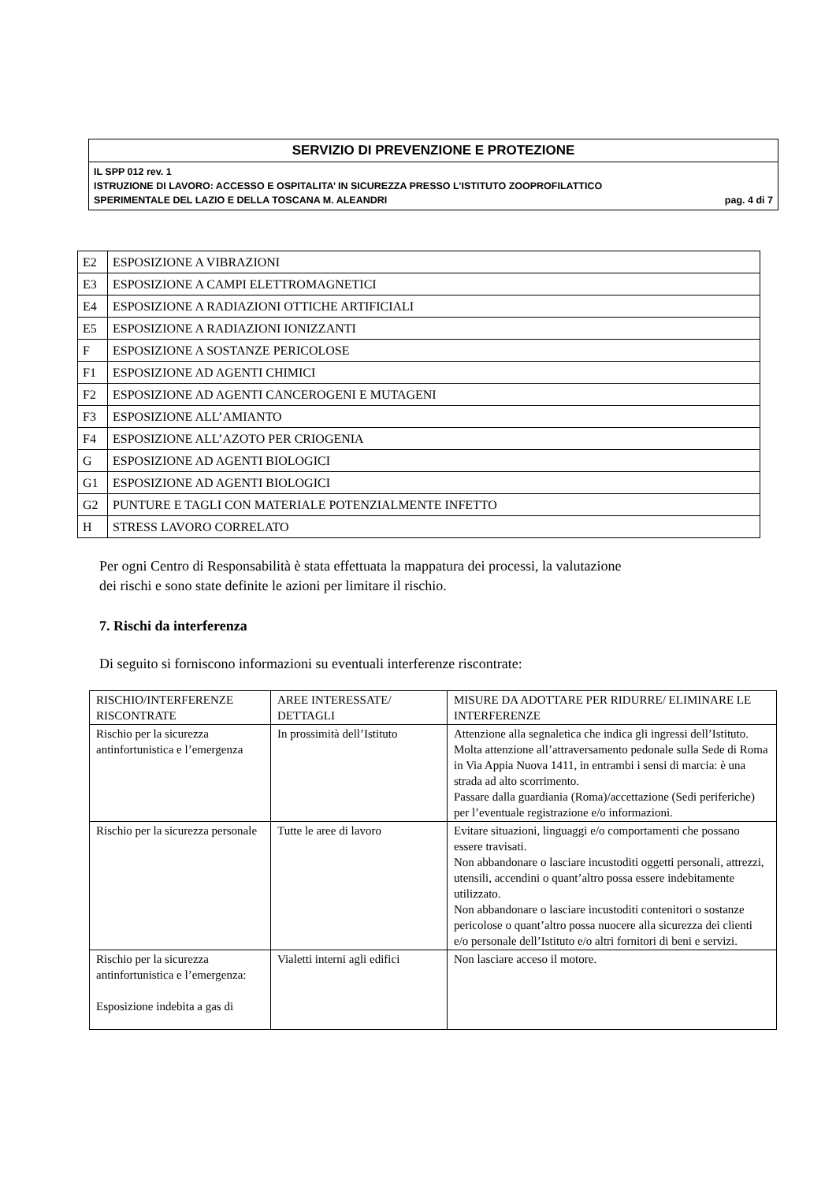SERVIZIO DI PREVENZIONE E PROTEZIONE
IL SPP 012 rev. 1
ISTRUZIONE DI LAVORO: ACCESSO E OSPITALITA’ IN SICUREZZA PRESSO L’ISTITUTO ZOOPROFILATTICO
SPERIMENTALE DEL LAZIO E DELLA TOSCANA M. ALEANDRI pag. 4 di 7
| E2 | ESPOSIZIONE A VIBRAZIONI |
| E3 | ESPOSIZIONE A CAMPI ELETTROMAGNETICI |
| E4 | ESPOSIZIONE A RADIAZIONI OTTICHE ARTIFICIALI |
| E5 | ESPOSIZIONE A RADIAZIONI IONIZZANTI |
| F | ESPOSIZIONE A SOSTANZE PERICOLOSE |
| F1 | ESPOSIZIONE AD AGENTI CHIMICI |
| F2 | ESPOSIZIONE AD AGENTI CANCEROGENI E MUTAGENI |
| F3 | ESPOSIZIONE ALL’AMIANTO |
| F4 | ESPOSIZIONE ALL’AZOTO PER CRIOGENIA |
| G | ESPOSIZIONE AD AGENTI BIOLOGICI |
| G1 | ESPOSIZIONE AD AGENTI BIOLOGICI |
| G2 | PUNTURE E TAGLI CON MATERIALE POTENZIALMENTE INFETTO |
| H | STRESS LAVORO CORRELATO |
Per ogni Centro di Responsabilità è stata effettuata la mappatura dei processi, la valutazione
dei rischi e sono state definite le azioni per limitare il rischio.
7. Rischi da interferenza
Di seguito si forniscono informazioni su eventuali interferenze riscontrate:
| RISCHIO/INTERFERENZE RISCONTRATE | AREE INTERESSATE/ DETTAGLI | MISURE DA ADOTTARE PER RIDURRE/ ELIMINARE LE INTERFERENZE |
| --- | --- | --- |
| Rischio per la sicurezza antinfortunistica e l’emergenza | In prossimità dell’Istituto | Attenzione alla segnaletica che indica gli ingressi dell’Istituto. Molta attenzione all’attraversamento pedonale sulla Sede di Roma in Via Appia Nuova 1411, in entrambi i sensi di marcia: è una strada ad alto scorrimento. Passare dalla guardiania (Roma)/accettazione (Sedi periferiche) per l’eventuale registrazione e/o informazioni. |
| Rischio per la sicurezza personale | Tutte le aree di lavoro | Evitare situazioni, linguaggi e/o comportamenti che possano essere travisati. Non abbandonare o lasciare incustoditi oggetti personali, attrezzi, utensili, accendini o quant’altro possa essere indebitamente utilizzato. Non abbandonare o lasciare incustoditi contenitori o sostanze pericolose o quant’altro possa nuocere alla sicurezza dei clienti e/o personale dell’Istituto e/o altri fornitori di beni e servizi. |
| Rischio per la sicurezza antinfortunistica e l’emergenza: Esposizione indebita a gas di | Vialetti interni agli edifici | Non lasciare acceso il motore. |